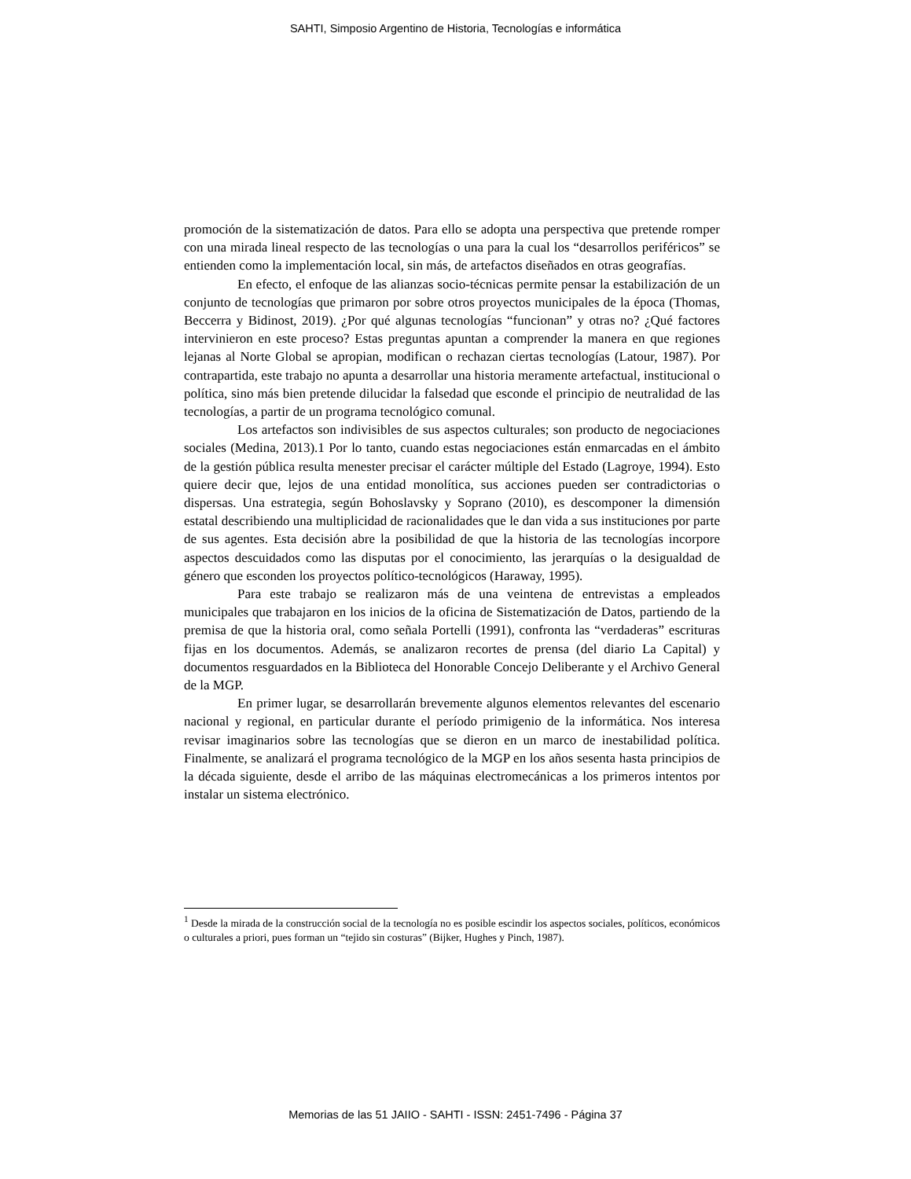SAHTI, Simposio Argentino de Historia, Tecnologías e informática
promoción de la sistematización de datos. Para ello se adopta una perspectiva que pretende romper con una mirada lineal respecto de las tecnologías o una para la cual los “desarrollos periféricos” se entienden como la implementación local, sin más, de artefactos diseñados en otras geografías.
En efecto, el enfoque de las alianzas socio-técnicas permite pensar la estabilización de un conjunto de tecnologías que primaron por sobre otros proyectos municipales de la época (Thomas, Beccerra y Bidinost, 2019). ¿Por qué algunas tecnologías “funcionan” y otras no? ¿Qué factores intervinieron en este proceso? Estas preguntas apuntan a comprender la manera en que regiones lejanas al Norte Global se apropian, modifican o rechazan ciertas tecnologías (Latour, 1987). Por contrapartida, este trabajo no apunta a desarrollar una historia meramente artefactual, institucional o política, sino más bien pretende dilucidar la falsedad que esconde el principio de neutralidad de las tecnologías, a partir de un programa tecnológico comunal.
Los artefactos son indivisibles de sus aspectos culturales; son producto de negociaciones sociales (Medina, 2013).1 Por lo tanto, cuando estas negociaciones están enmarcadas en el ámbito de la gestión pública resulta menester precisar el carácter múltiple del Estado (Lagroye, 1994). Esto quiere decir que, lejos de una entidad monolítica, sus acciones pueden ser contradictorias o dispersas. Una estrategia, según Bohoslavsky y Soprano (2010), es descomponer la dimensión estatal describiendo una multiplicidad de racionalidades que le dan vida a sus instituciones por parte de sus agentes. Esta decisión abre la posibilidad de que la historia de las tecnologías incorpore aspectos descuidados como las disputas por el conocimiento, las jerarquías o la desigualdad de género que esconden los proyectos político-tecnológicos (Haraway, 1995).
Para este trabajo se realizaron más de una veintena de entrevistas a empleados municipales que trabajaron en los inicios de la oficina de Sistematización de Datos, partiendo de la premisa de que la historia oral, como señala Portelli (1991), confronta las “verdaderas” escrituras fijas en los documentos. Además, se analizaron recortes de prensa (del diario La Capital) y documentos resguardados en la Biblioteca del Honorable Concejo Deliberante y el Archivo General de la MGP.
En primer lugar, se desarrollarán brevemente algunos elementos relevantes del escenario nacional y regional, en particular durante el período primigenio de la informática. Nos interesa revisar imaginarios sobre las tecnologías que se dieron en un marco de inestabilidad política. Finalmente, se analizará el programa tecnológico de la MGP en los años sesenta hasta principios de la década siguiente, desde el arribo de las máquinas electromecánicas a los primeros intentos por instalar un sistema electrónico.
<sup>1</sup> Desde la mirada de la construcción social de la tecnología no es posible escindir los aspectos sociales, políticos, económicos o culturales a priori, pues forman un “tejido sin costuras” (Bijker, Hughes y Pinch, 1987).
Memorias de las 51 JAIIO - SAHTI - ISSN: 2451-7496 - Página 37